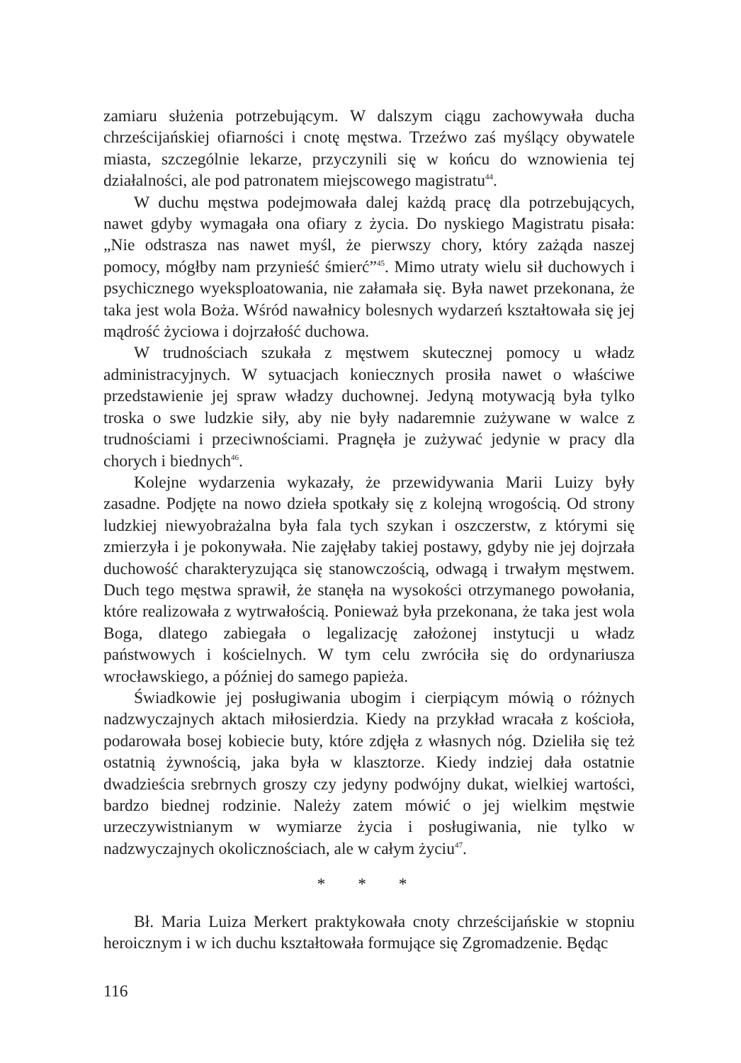zamiaru służenia potrzebującym. W dalszym ciągu zachowywała ducha chrześcijańskiej ofiarności i cnotę męstwa. Trzeźwo zaś myślący obywatele miasta, szczególnie lekarze, przyczynili się w końcu do wznowienia tej działalności, ale pod patronatem miejscowego magistratu<sup>44</sup>.
W duchu męstwa podejmowała dalej każdą pracę dla potrzebujących, nawet gdyby wymagała ona ofiary z życia. Do nyskiego Magistratu pisała: „Nie odstrasza nas nawet myśl, że pierwszy chory, który zażąda naszej pomocy, mógłby nam przynieść śmierć”<sup>45</sup>. Mimo utraty wielu sił duchowych i psychicznego wyeksploatowania, nie załamała się. Była nawet przekonana, że taka jest wola Boża. Wśród nawałnicy bolesnych wydarzeń kształtowała się jej mądrość życiowa i dojrzałość duchowa.
W trudnościach szukała z męstwem skutecznej pomocy u władz administracyjnych. W sytuacjach koniecznych prosiła nawet o właściwe przedstawienie jej spraw władzy duchownej. Jedyną motywacją była tylko troska o swe ludzkie siły, aby nie były nadaremnie zużywane w walce z trudnościami i przeciwnościami. Pragnęła je zużywać jedynie w pracy dla chorych i biednych<sup>46</sup>.
Kolejne wydarzenia wykazały, że przewidywania Marii Luizy były zasadne. Podjęte na nowo dzieła spotkały się z kolejną wrogością. Od strony ludzkiej niewyobrażalna była fala tych szykan i oszczerstw, z którymi się zmierzyła i je pokonywała. Nie zajęłaby takiej postawy, gdyby nie jej dojrzała duchowość charakteryzująca się stanowczością, odwagą i trwałym męstwem. Duch tego męstwa sprawił, że stanęła na wysokości otrzymanego powołania, które realizowała z wytrwałością. Ponieważ była przekonana, że taka jest wola Boga, dlatego zabiegała o legalizację założonej instytucji u władz państwowych i kościelnych. W tym celu zwróciła się do ordynariusza wrocławskiego, a później do samego papieża.
Świadkowie jej posługiwania ubogim i cierpiącym mówią o różnych nadzwyczajnych aktach miłosierdzia. Kiedy na przykład wracała z kościoła, podarowała bosej kobiecie buty, które zdjęła z własnych nóg. Dzieliła się też ostatnią żywnością, jaka była w klasztorze. Kiedy indziej dała ostatnie dwadzieścia srebrnych groszy czy jedyny podwójny dukat, wielkiej wartości, bardzo biednej rodzinie. Należy zatem mówić o jej wielkim męstwie urzeczywistnianym w wymiarze życia i posługiwania, nie tylko w nadzwyczajnych okolicznościach, ale w całym życiu<sup>47</sup>.
* * *
Bł. Maria Luiza Merkert praktykowała cnoty chrześcijańskie w stopniu heroicznym i w ich duchu kształtowała formujące się Zgromadzenie. Będąc
116